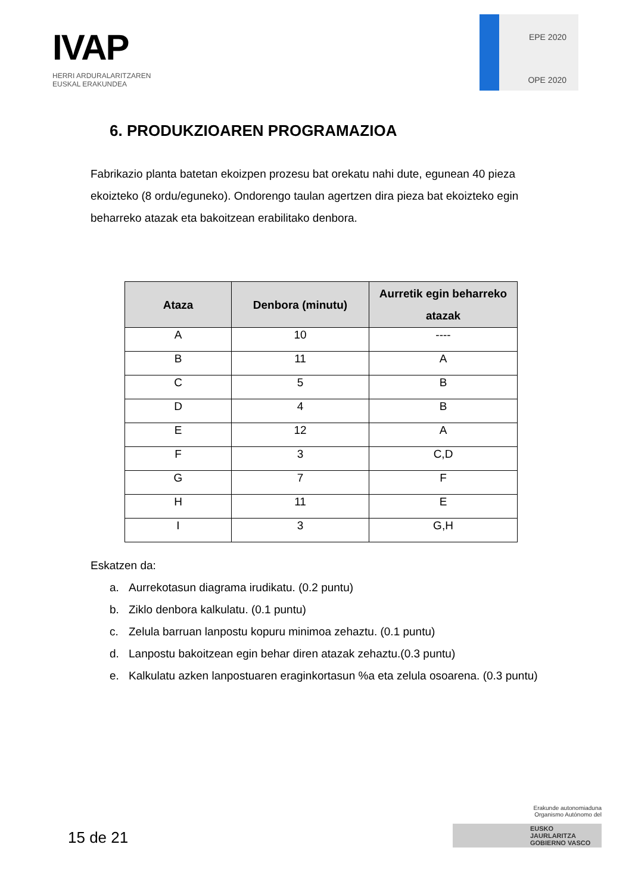IVAP
HERRI ARDURALARITZAREN
EUSKAL ERAKUNDEA
EPE 2020
OPE 2020
6. PRODUKZIOAREN PROGRAMAZIOA
Fabrikazio planta batetan ekoizpen prozesu bat orekatu nahi dute, egunean 40 pieza ekoizteko (8 ordu/eguneko). Ondorengo taulan agertzen dira pieza bat ekoizteko egin beharreko atazak eta bakoitzean erabilitako denbora.
| Ataza | Denbora (minutu) | Aurretik egin beharreko atazak |
| --- | --- | --- |
| A | 10 | ---- |
| B | 11 | A |
| C | 5 | B |
| D | 4 | B |
| E | 12 | A |
| F | 3 | C,D |
| G | 7 | F |
| H | 11 | E |
| I | 3 | G,H |
Eskatzen da:
a. Aurrekotasun diagrama irudikatu. (0.2 puntu)
b. Ziklo denbora kalkulatu. (0.1 puntu)
c. Zelula barruan lanpostu kopuru minimoa zehaztu. (0.1 puntu)
d. Lanpostu bakoitzean egin behar diren atazak zehaztu.(0.3 puntu)
e. Kalkulatu azken lanpostuaren eraginkortasun %a eta zelula osoarena. (0.3 puntu)
15 de 21
Erakunde autonomiaduna
Organismo Autónomo del
EUSKO JAURLARITZA
GOBIERNO VASCO